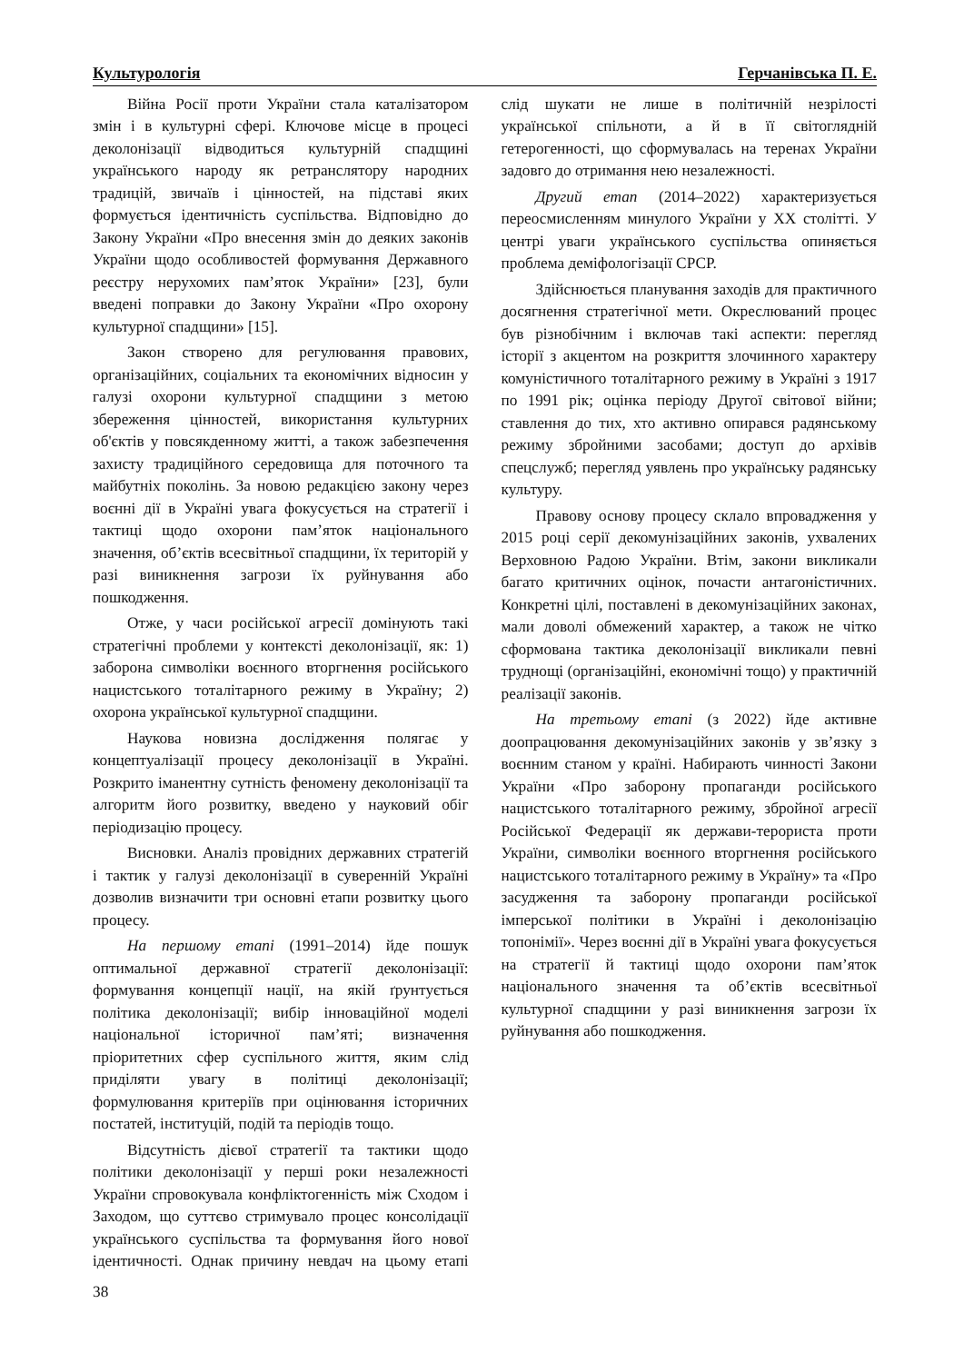Культурологія Герчанівська П. Е.
Війна Росії проти України стала каталізатором змін і в культурні сфері. Ключове місце в процесі деколонізації відводиться культурній спадщині українського народу як ретранслятору народних традицій, звичаїв і цінностей, на підставі яких формується ідентичність суспільства. Відповідно до Закону України «Про внесення змін до деяких законів України щодо особливостей формування Державного реєстру нерухомих пам’яток України» [23], були введені поправки до Закону України «Про охорону культурної спадщини» [15].
Закон створено для регулювання правових, організаційних, соціальних та економічних відносин у галузі охорони культурної спадщини з метою збереження цінностей, використання культурних об'єктів у повсякденному житті, а також забезпечення захисту традиційного середовища для поточного та майбутніх поколінь. За новою редакцією закону через воєнні дії в Україні увага фокусується на стратегії і тактиці щодо охорони пам’яток національного значення, об’єктів всесвітньої спадщини, їх територій у разі виникнення загрози їх руйнування або пошкодження.
Отже, у часи російської агресії домінують такі стратегічні проблеми у контексті деколонізації, як: 1) заборона символіки воєнного вторгнення російського нацистського тоталітарного режиму в Україну; 2) охорона української культурної спадщини.
Наукова новизна дослідження полягає у концептуалізації процесу деколонізації в Україні. Розкрито іманентну сутність феномену деколонізації та алгоритм його розвитку, введено у науковий обіг періодизацію процесу.
Висновки. Аналіз провідних державних стратегій і тактик у галузі деколонізації в суверенній Україні дозволив визначити три основні етапи розвитку цього процесу.
На першому етапі (1991–2014) йде пошук оптимальної державної стратегії деколонізації: формування концепції нації, на якій ґрунтується політика деколонізації; вибір інноваційної моделі національної історичної пам’яті; визначення пріоритетних сфер суспільного життя, яким слід приділяти увагу в політиці деколонізації; формулювання критеріїв при оцінювання історичних постатей, інституцій, подій та періодів тощо.
Відсутність дієвої стратегії та тактики щодо політики деколонізації у перші роки незалежності України спровокувала конфліктогенність між Сходом і Заходом, що суттєво стримувало процес консолідації українського суспільства та формування його нової ідентичності. Однак причину невдач на цьому етапі слід шукати не лише в політичній незрілості української спільноти, а й в її світоглядній гетерогенності, що сформувалась на теренах України задовго до отримання нею незалежності.
Другий етап (2014–2022) характеризується переосмисленням минулого України у XX столітті. У центрі уваги українського суспільства опиняється проблема деміфологізації СРСР.
Здійснюється планування заходів для практичного досягнення стратегічної мети. Окреслюваний процес був різнобічним і включав такі аспекти: перегляд історії з акцентом на розкриття злочинного характеру комуністичного тоталітарного режиму в Україні з 1917 по 1991 рік; оцінка періоду Другої світової війни; ставлення до тих, хто активно опирався радянському режиму збройними засобами; доступ до архівів спецслужб; перегляд уявлень про українську радянську культуру.
Правову основу процесу склало впровадження у 2015 році серії декомунізаційних законів, ухвалених Верховною Радою України. Втім, закони викликали багато критичних оцінок, почасти антагоністичних. Конкретні цілі, поставлені в декомунізаційних законах, мали доволі обмежений характер, а також не чітко сформована тактика деколонізації викликали певні труднощі (організаційні, економічні тощо) у практичній реалізації законів.
На третьому етапі (з 2022) йде активне доопрацювання декомунізаційних законів у зв’язку з воєнним станом у країні. Набирають чинності Закони України «Про заборону пропаганди російського нацистського тоталітарного режиму, збройної агресії Російської Федерації як держави-терориста проти України, символіки воєнного вторгнення російського нацистського тоталітарного режиму в Україну» та «Про засудження та заборону пропаганди російської імперської політики в Україні і деколонізацію топонімії». Через воєнні дії в Україні увага фокусується на стратегії й тактиці щодо охорони пам’яток національного значення та об’єктів всесвітньої культурної спадщини у разі виникнення загрози їх руйнування або пошкодження.
38